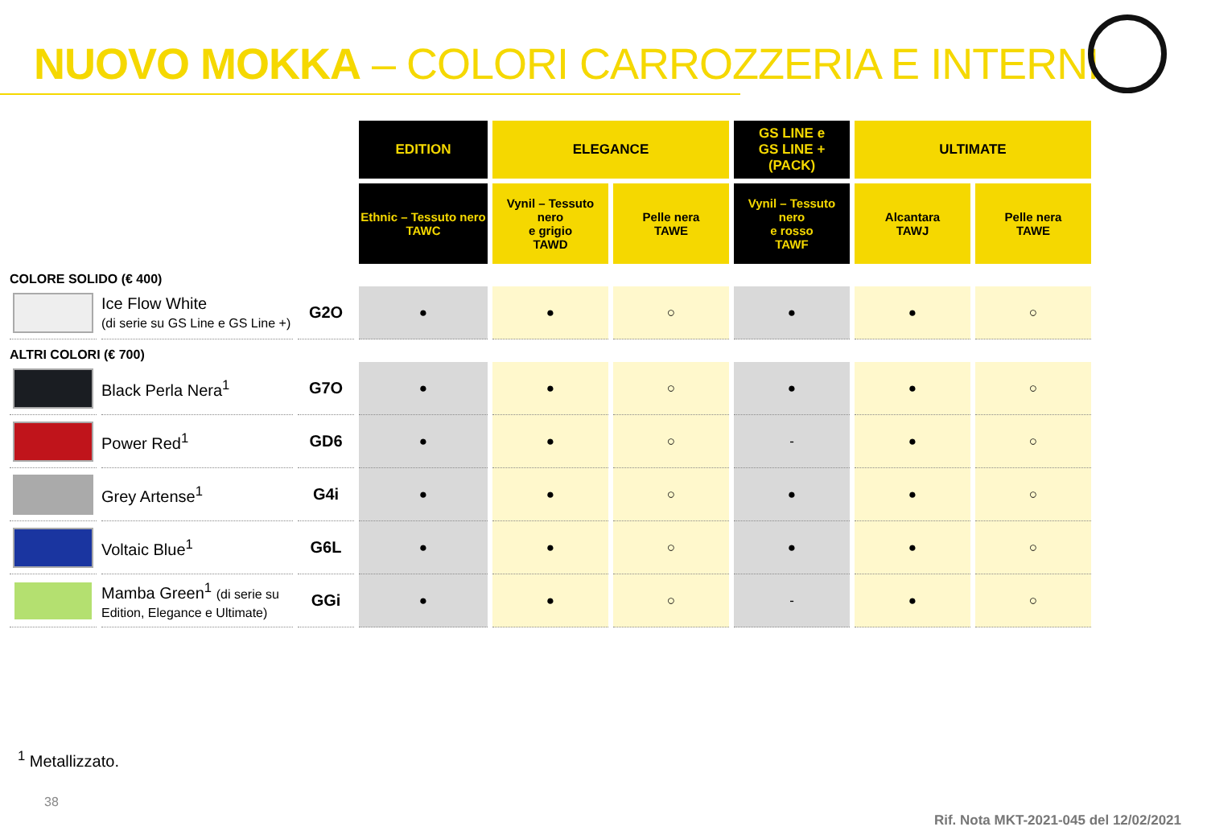NUOVO MOKKA – COLORI CARROZZERIA E INTERNI
| | | | EDITION | ELEGANCE | | GS LINE e GS LINE + (PACK) | ULTIMATE | |
| | | | Ethnic – Tessuto nero TAWC | Vynil – Tessuto nero e grigio TAWD | Pelle nera TAWE | Vynil – Tessuto nero e rosso TAWF | Alcantara TAWJ | Pelle nera TAWE |
| COLORE SOLIDO (€ 400) | | | | | | | | |
| | Ice Flow White (di serie su GS Line e GS Line +) | G2O | ● | ● | ○ | ● | ● | ○ |
| ALTRI COLORI (€ 700) | | | | | | | | |
| | Black Perla Nera<sup>1</sup> | G7O | ● | ● | ○ | ● | ● | ○ |
| | Power Red<sup>1</sup> | GD6 | ● | ● | ○ | - | ● | ○ |
| | Grey Artense<sup>1</sup> | G4i | ● | ● | ○ | ● | ● | ○ |
| | Voltaic Blue<sup>1</sup> | G6L | ● | ● | ○ | ● | ● | ○ |
| | Mamba Green<sup>1</sup> (di serie su Edition, Elegance e Ultimate) | GGi | ● | ● | ○ | - | ● | ○ |
<sup>1</sup> Metallizzato.
38
Rif. Nota MKT-2021-045 del 12/02/2021